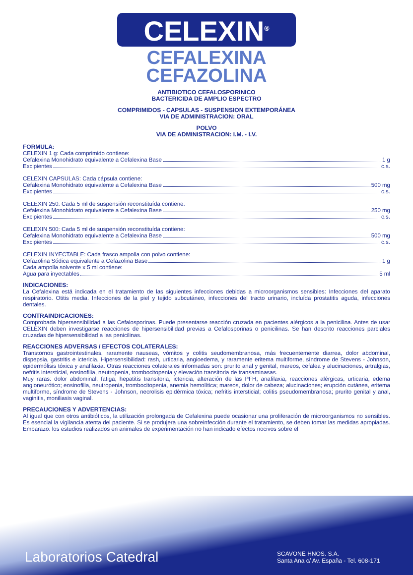CELEXIN<sup>®</sup>
CEFALEXINA
CEFAZOLINA
ANTIBIOTICO CEFALOSPORINICO
BACTERICIDA DE AMPLIO ESPECTRO
COMPRIMIDOS - CAPSULAS - SUSPENSION EXTEMPORÁNEA
VIA DE ADMINISTRACION: ORAL
POLVO
VIA DE ADMINISTRACION: I.M. - I.V.
FORMULA:
CELEXIN 1 g: Cada comprimido contiene:
Cefalexina Monohidrato equivalente a Cefalexina Base 1 g
Excipientes c.s.
CELEXIN CAPSULAS: Cada cápsula contiene:
Cefalexina Monohidrato equivalente a Cefalexina Base 500 mg
Excipientes c.s.
CELEXIN 250: Cada 5 ml de suspensión reconstituída contiene:
Cefalexina Monohidrato equivalente a Cefalexina Base 250 mg
Excipientes c.s.
CELEXIN 500: Cada 5 ml de suspensión reconstituída contiene:
Cefalexina Monohidrato equivalente a Cefalexina Base 500 mg
Excipientes c.s.
CELEXIN INYECTABLE: Cada frasco ampolla con polvo contiene:
Cefazolina Sódica equivalente a Cefazolina Base 1 g
Cada ampolla solvente x 5 ml contiene:
Agua para inyectables 5 ml
INDICACIONES:
La Cefalexina está indicada en el tratamiento de las siguientes infecciones debidas a microorganismos sensibles: Infecciones del aparato respiratorio. Otitis media. Infecciones de la piel y tejido subcutáneo, infecciones del tracto urinario, incluída prostatitis aguda, infecciones dentales.
CONTRAINDICACIONES:
Comprobada hipersensibilidad a las Cefalosporinas. Puede presentarse reacción cruzada en pacientes alérgicos a la penicilina. Antes de usar CELEXIN deben investigarse reacciones de hipersensibilidad previas a Cefalosporinas o penicilinas. Se han descrito reacciones parciales cruzadas de hipersensibilidad a las penicilinas.
REACCIONES ADVERSAS / EFECTOS COLATERALES:
Transtornos gastrointestinales, raramente nauseas, vómitos y colitis seudomembranosa, más frecuentemente diarrea, dolor abdominal, dispepsia, gastritis e ictericia. Hipersensibilidad: rash, urticaria, angioedema, y raramente eritema multiforme, síndrome de Stevens - Johnson, epidermólisis tóxica y anafilaxia. Otras reacciones colaterales informadas son: prurito anal y genital, mareos, cefalea y alucinaciones, artralgias, nefritis intersticial, eosinofilia, neutropenia, trombocitopenia y elevación transitoria de transaminasas.
Muy raras: dolor abdominal; fatiga; hepatitis transitoria, ictericia, alteración de las PFH; anafilaxia, reacciones alérgicas, urticaria, edema angioneurótico; eosinofilia, neutropenia, trombocitopenia, anemia hemolítica; mareos, dolor de cabeza; alucinaciones; erupción cutánea, eritema multiforme, síndrome de Stevens - Johnson, necrolisis epidérmica tóxica; nefritis intersticial; colitis pseudomembranosa; prurito genital y anal, vaginitis, moniliasis vaginal.
PRECAUCIONES Y ADVERTENCIAS:
Al igual que con otros antibióticos, la utilización prolongada de Cefalexina puede ocasionar una proliferación de microorganismos no sensibles. Es esencial la vigilancia atenta del paciente. Si se produjera una sobreinfección durante el tratamiento, se deben tomar las medidas apropiadas. Embarazo: los estudios realizados en animales de experimentación no han indicado efectos nocivos sobre el
Laboratorios Catedral
SCAVONE HNOS. S.A.
Santa Ana c/ Av. España - Tel. 608-171